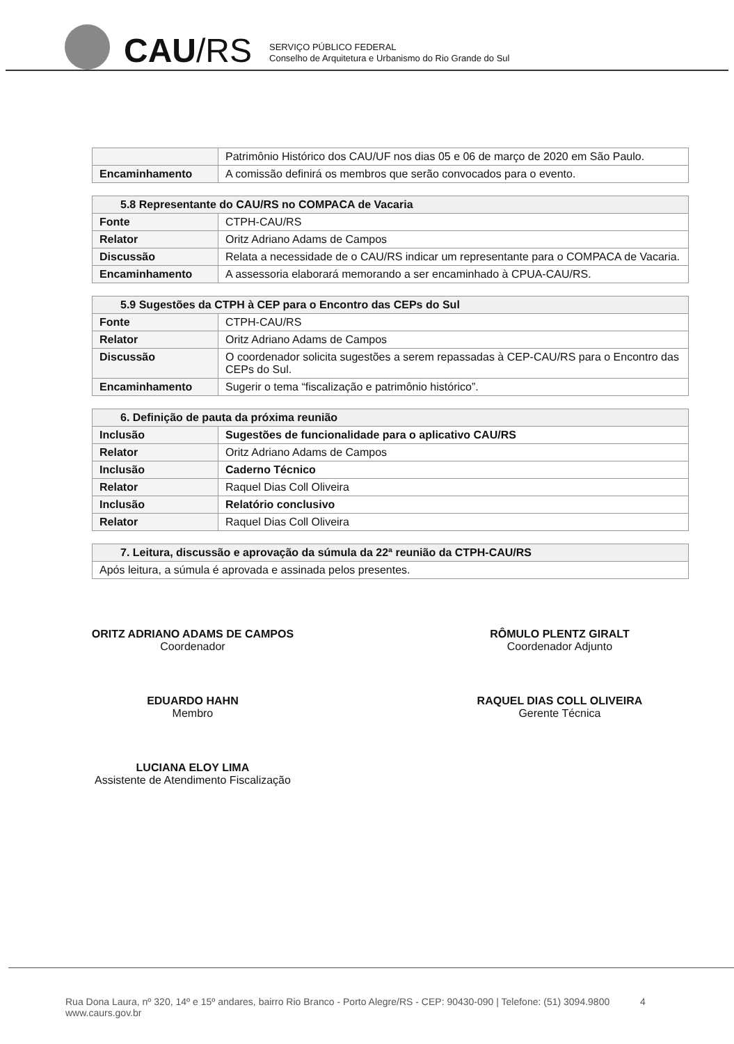CAU/RS
SERVIÇO PÚBLICO FEDERAL
Conselho de Arquitetura e Urbanismo do Rio Grande do Sul
| | Patrimônio Histórico dos CAU/UF nos dias 05 e 06 de março de 2020 em São Paulo. |
| Encaminhamento | A comissão definirá os membros que serão convocados para o evento. |
| 5.8 Representante do CAU/RS no COMPACA de Vacaria | |
| --- | --- |
| Fonte | CTPH-CAU/RS |
| Relator | Oritz Adriano Adams de Campos |
| Discussão | Relata a necessidade de o CAU/RS indicar um representante para o COMPACA de Vacaria. |
| Encaminhamento | A assessoria elaborará memorando a ser encaminhado à CPUA-CAU/RS. |
| 5.9 Sugestões da CTPH à CEP para o Encontro das CEPs do Sul | |
| --- | --- |
| Fonte | CTPH-CAU/RS |
| Relator | Oritz Adriano Adams de Campos |
| Discussão | O coordenador solicita sugestões a serem repassadas à CEP-CAU/RS para o Encontro das CEPs do Sul. |
| Encaminhamento | Sugerir o tema “fiscalização e patrimônio histórico”. |
| 6. Definição de pauta da próxima reunião | |
| --- | --- |
| Inclusão | Sugestões de funcionalidade para o aplicativo CAU/RS |
| Relator | Oritz Adriano Adams de Campos |
| Inclusão | Caderno Técnico |
| Relator | Raquel Dias Coll Oliveira |
| Inclusão | Relatório conclusivo |
| Relator | Raquel Dias Coll Oliveira |
| 7. Leitura, discussão e aprovação da súmula da 22ª reunião da CTPH-CAU/RS |
| --- |
| Após leitura, a súmula é aprovada e assinada pelos presentes. |
ORITZ ADRIANO ADAMS DE CAMPOS
Coordenador
EDUARDO HAHN
Membro
LUCIANA ELOY LIMA
Assistente de Atendimento Fiscalização
RÔMULO PLENTZ GIRALT
Coordenador Adjunto
RAQUEL DIAS COLL OLIVEIRA
Gerente Técnica
Rua Dona Laura, nº 320, 14º e 15º andares, bairro Rio Branco - Porto Alegre/RS - CEP: 90430-090 | Telefone: (51) 3094.9800 4
www.caurs.gov.br